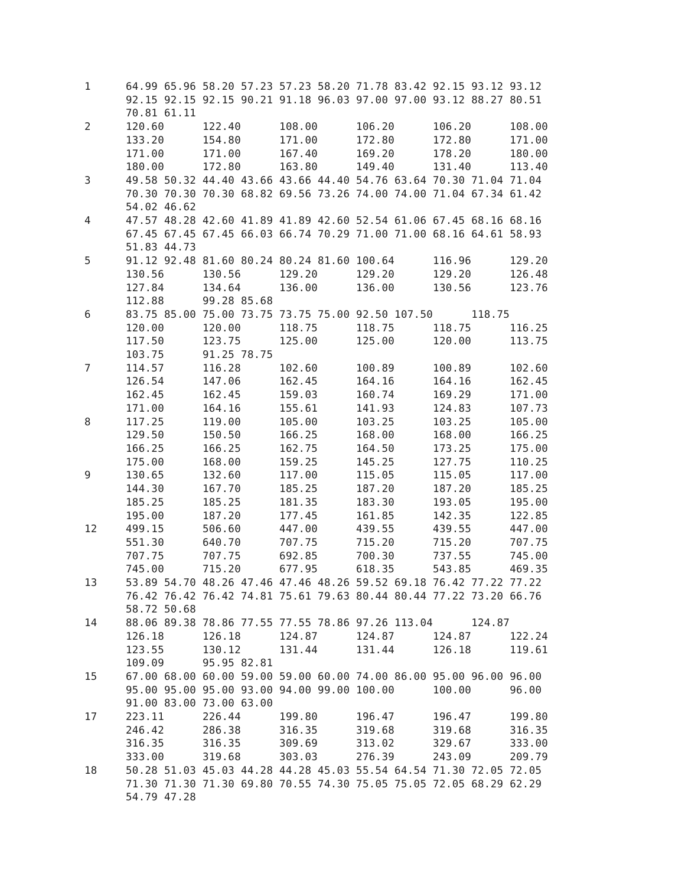1 64.99 65.96 58.20 57.23 57.23 58.20 71.78 83.42 92.15 93.12 93.12 92.15 92.15 92.15 90.21 91.18 96.03 97.00 97.00 93.12 88.27 80.51 70.81 61.11
2 120.60 122.40 108.00 106.20 106.20 108.00 133.20 154.80 171.00 172.80 172.80 171.00 171.00 171.00 167.40 169.20 178.20 180.00 180.00 172.80 163.80 149.40 131.40 113.40
3 49.58 50.32 44.40 43.66 43.66 44.40 54.76 63.64 70.30 71.04 71.04 70.30 70.30 70.30 68.82 69.56 73.26 74.00 74.00 71.04 67.34 61.42 54.02 46.62
4 47.57 48.28 42.60 41.89 41.89 42.60 52.54 61.06 67.45 68.16 68.16 67.45 67.45 67.45 66.03 66.74 70.29 71.00 71.00 68.16 64.61 58.93 51.83 44.73
5 91.12 92.48 81.60 80.24 80.24 81.60 100.64 116.96 129.20 130.56 130.56 129.20 129.20 129.20 126.48 127.84 134.64 136.00 136.00 130.56 123.76 112.88 99.28 85.68
6 83.75 85.00 75.00 73.75 73.75 75.00 92.50 107.50 118.75 120.00 120.00 118.75 118.75 118.75 116.25 117.50 123.75 125.00 125.00 120.00 113.75 103.75 91.25 78.75
7 114.57 116.28 102.60 100.89 100.89 102.60 126.54 147.06 162.45 164.16 164.16 162.45 162.45 162.45 159.03 160.74 169.29 171.00 171.00 164.16 155.61 141.93 124.83 107.73
8 117.25 119.00 105.00 103.25 103.25 105.00 129.50 150.50 166.25 168.00 168.00 166.25 166.25 166.25 162.75 164.50 173.25 175.00 175.00 168.00 159.25 145.25 127.75 110.25
9 130.65 132.60 117.00 115.05 115.05 117.00 144.30 167.70 185.25 187.20 187.20 185.25 185.25 185.25 181.35 183.30 193.05 195.00 195.00 187.20 177.45 161.85 142.35 122.85
12 499.15 506.60 447.00 439.55 439.55 447.00 551.30 640.70 707.75 715.20 715.20 707.75 707.75 707.75 692.85 700.30 737.55 745.00 745.00 715.20 677.95 618.35 543.85 469.35
13 53.89 54.70 48.26 47.46 47.46 48.26 59.52 69.18 76.42 77.22 77.22 76.42 76.42 76.42 74.81 75.61 79.63 80.44 80.44 77.22 73.20 66.76 58.72 50.68
14 88.06 89.38 78.86 77.55 77.55 78.86 97.26 113.04 124.87 126.18 126.18 124.87 124.87 124.87 122.24 123.55 130.12 131.44 131.44 126.18 119.61 109.09 95.95 82.81
15 67.00 68.00 60.00 59.00 59.00 60.00 74.00 86.00 95.00 96.00 96.00 95.00 95.00 95.00 93.00 94.00 99.00 100.00 100.00 96.00 91.00 83.00 73.00 63.00
17 223.11 226.44 199.80 196.47 196.47 199.80 246.42 286.38 316.35 319.68 319.68 316.35 316.35 316.35 309.69 313.02 329.67 333.00 333.00 319.68 303.03 276.39 243.09 209.79
18 50.28 51.03 45.03 44.28 44.28 45.03 55.54 64.54 71.30 72.05 72.05 71.30 71.30 71.30 69.80 70.55 74.30 75.05 75.05 72.05 68.29 62.29 54.79 47.28